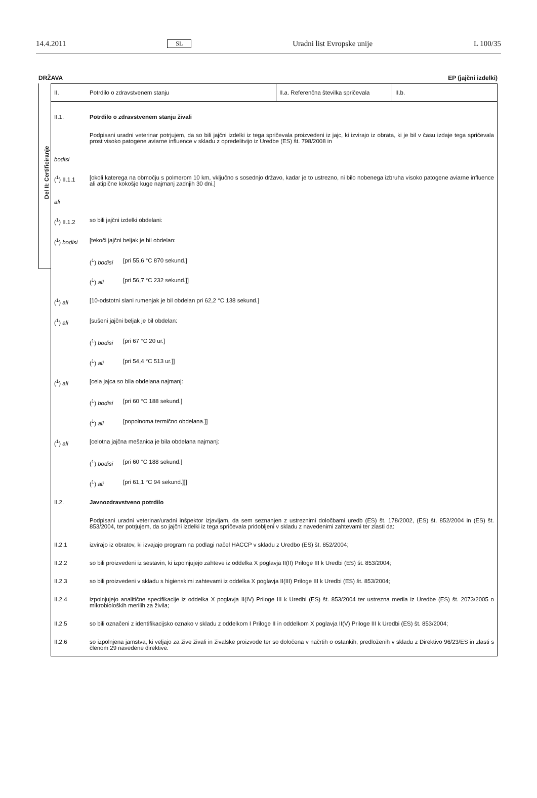14.4.2011 SL Uradni list Evropske unije L 100/35
DRŽAVA EP (jajčni izdelki)
Del II: Certificiranje
II. Potrdilo o zdravstvenem stanju
II.a. Referenčna številka spričevala
II.b.
II.1. Potrdilo o zdravstvenem stanju živali
Podpisani uradni veterinar potrjujem, da so bili jajčni izdelki iz tega spričevala proizvedeni iz jajc, ki izvirajo iz obrata, ki je bil v času izdaje tega spričevala prost visoko patogene aviarne influence v skladu z opredelitvijo iz Uredbe (ES) št. 798/2008 in
bodisi
(<sup>1</sup>) II.1.1 [okoli katerega na območju s polmerom 10 km, vključno s sosednjo državo, kadar je to ustrezno, ni bilo nobenega izbruha visoko patogene aviarne influence ali atipične kokošje kuge najmanj zadnjih 30 dni.]
ali
(<sup>1</sup>) II.1.2 so bili jajčni izdelki obdelani:
(<sup>1</sup>) bodisi [tekoči jajčni beljak je bil obdelan:
(<sup>1</sup>) bodisi
[pri 55,6 °C 870 sekund.]
(<sup>1</sup>) ali [pri 56,7 °C 232 sekund.]]
(<sup>1</sup>) ali [10-odstotni slani rumenjak je bil obdelan pri 62,2 °C 138 sekund.]
(<sup>1</sup>) ali [sušeni jajčni beljak je bil obdelan:
(<sup>1</sup>) bodisi
[pri 67 °C 20 ur.]
(<sup>1</sup>) ali [pri 54,4 °C 513 ur.]]
(<sup>1</sup>) ali [cela jajca so bila obdelana najmanj:
(<sup>1</sup>) bodisi
[pri 60 °C 188 sekund.]
(<sup>1</sup>) ali [popolnoma termično obdelana.]]
(<sup>1</sup>) ali [celotna jajčna mešanica je bila obdelana najmanj:
(<sup>1</sup>) bodisi
[pri 60 °C 188 sekund.]
(<sup>1</sup>) ali [pri 61,1 °C 94 sekund.]]]
II.2. Javnozdravstveno potrdilo
Podpisani uradni veterinar/uradni inšpektor izjavljam, da sem seznanjen z ustreznimi določbami uredb (ES) št. 178/2002, (ES) št. 852/2004 in (ES) št. 853/2004, ter potrjujem, da so jajčni izdelki iz tega spričevala pridobljeni v skladu z navedenimi zahtevami ter zlasti da:
II.2.1 izvirajo iz obratov, ki izvajajo program na podlagi načel HACCP v skladu z Uredbo (ES) št. 852/2004;
II.2.2 so bili proizvedeni iz sestavin, ki izpolnjujejo zahteve iz oddelka X poglavja II(II) Priloge III k Uredbi (ES) št. 853/2004;
II.2.3 so bili proizvedeni v skladu s higienskimi zahtevami iz oddelka X poglavja II(III) Priloge III k Uredbi (ES) št. 853/2004;
II.2.4 izpolnjujejo analitične specifikacije iz oddelka X poglavja II(IV) Priloge III k Uredbi (ES) št. 853/2004 ter ustrezna merila iz Uredbe (ES) št. 2073/2005 o mikrobioloških merilih za živila;
II.2.5 so bili označeni z identifikacijsko oznako v skladu z oddelkom I Priloge II in oddelkom X poglavja II(V) Priloge III k Uredbi (ES) št. 853/2004;
II.2.6 so izpolnjena jamstva, ki veljajo za žive živali in živalske proizvode ter so določena v načrtih o ostankih, predloženih v skladu z Direktivo 96/23/ES in zlasti s členom 29 navedene direktive.